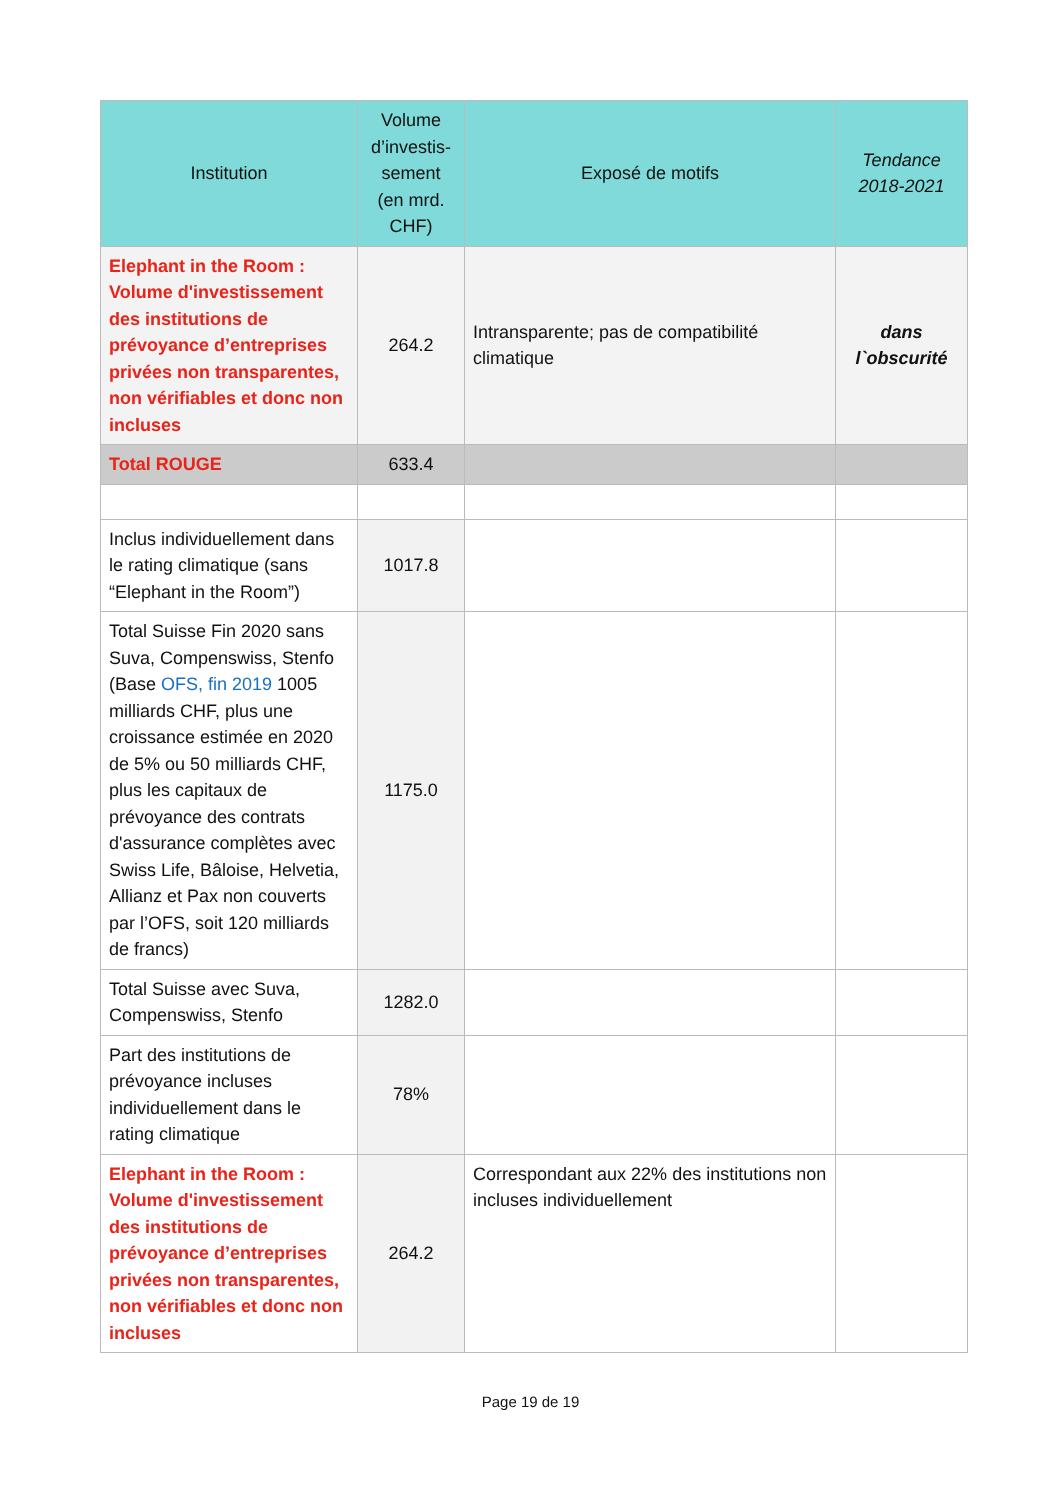| Institution | Volume d’investis-sement (en mrd. CHF) | Exposé de motifs | Tendance 2018-2021 |
| --- | --- | --- | --- |
| Elephant in the Room : Volume d'investissement des institutions de prévoyance d’entreprises privées non transparentes, non vérifiables et donc non incluses | 264.2 | Intransparente; pas de compatibilité climatique | dans l`obscurité |
| Total ROUGE | 633.4 | | |
| Inclus individuellement dans le rating climatique (sans “Elephant in the Room”) | 1017.8 | | |
| Total Suisse Fin 2020 sans Suva, Compenswiss, Stenfo (Base OFS, fin 2019 1005 milliards CHF, plus une croissance estimée en 2020 de 5% ou 50 milliards CHF, plus les capitaux de prévoyance des contrats d'assurance complètes avec Swiss Life, Bâloise, Helvetia, Allianz et Pax non couverts par l’OFS, soit 120 milliards de francs) | 1175.0 | | |
| Total Suisse avec Suva, Compenswiss, Stenfo | 1282.0 | | |
| Part des institutions de prévoyance incluses individuellement dans le rating climatique | 78% | | |
| Elephant in the Room : Volume d'investissement des institutions de prévoyance d’entreprises privées non transparentes, non vérifiables et donc non incluses | 264.2 | Correspondant aux 22% des institutions non incluses individuellement | |
Page 19 de 19